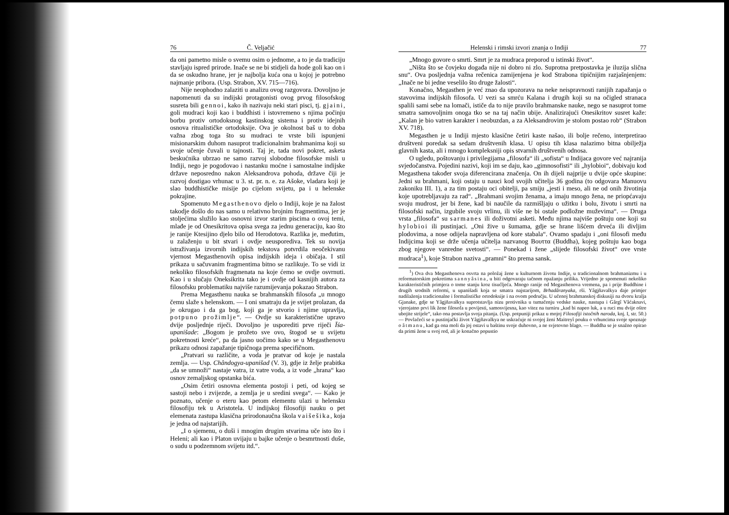76 Č. Veljačić
da oni pametno misle o svemu osim o jednome, a to je da tradiciju stavljaju ispred prirode. Inače se ne bi stidjeli da hode goli kao on i da se oskudno hrane, jer je najbolja kuća ona u kojoj je potrebno najmanje pribora. (Usp. Strabon, XV. 715—716).
Nije neophodno zalaziti u analizu ovog razgovora. Dovoljno je napomenuti da su indijski protagonisti ovog prvog filosofskog susreta bili gennoi, kako ih nazivaju neki stari pisci, tj. gjaini, goli mudraci koji kao i buddhisti i istovremeno s njima počinju borbu protiv ortodoksnog kastinskog sistema i protiv idejnih osnova ritualističke ortodoksije. Ova je okolnost baš u to doba važna zbog toga što su mudraci te vrste bili ispunjeni misionarskim duhom nasuprot tradicionalnim brahmanima koji su svoje učenje čuvali u tajnosti. Taj je, tada novi pokret, asketa beskućnika ubrzao ne samo razvoj slobodne filosofske misli u Indiji, nego je pogodovao i nastanku moćne i samostalne indijske države neposredno nakon Aleksandrova pohoda, države čiji je razvoj dostigao vrhunac u 3. st. pr. n. e. za Ašoke, vladara koji je slao buddhističke misije po cijelom svijetu, pa i u helenske pokrajine.
Spomenuto Megasthenovo djelo o Indiji, koje je na žalost takodje došlo do nas samo u relativno brojnim fragmentima, jer je stoljećima služilo kao osnovni izvor starim piscima o ovoj temi, mlađe je od Onesikritova opisa svega za jednu generaciju, kao što je ranije Ktesijino djelo bilo od Herodotova. Razlika je, međutim, u zalaženju u bit stvari i ovdje neusporediva. Tek su novija istraživanja izvornih indijskih tekstova potvrdila neočekivanu vjernost Megasthenovih opisa indijskih ideja i običaja. I stil prikaza u sačuvanim fragmentima bitno se razlikuje. To se vidi iz nekoliko filosofskih fragmenata na koje ćemo se ovdje osvrnuti. Kao i u slučaju Oneksikrita tako je i ovdje od kasnijih autora za filosofsku problematiku najviše razumijevanja pokazao Strabon.
Prema Megasthenu nauka se brahmanskih filosofa „u mnogo čemu slaže s helenskom. — I oni smatraju da je svijet prolazan, da je okrugao i da ga bog, koji ga je stvorio i njime upravlja, potpuno prožimlje“. — Ovdje su karakteristične upravo dvije posljednje riječi. Dovoljno je usporediti prve riječi Īśa-upanišade: „Bogom je prožeto sve ovo, štogod se u svijetu pokretnosti kreće“, pa da jasno uočimo kako se u Megasthenovu prikazu odnosi zapažanje tipičnoga prema specifičnom.
„Pratvari su različite, a voda je pratvar od koje je nastala zemlja. — Usp. Chândogya-upanišad (V. 3), gdje iz želje prabitka „da se umnoži“ nastaje vatra, iz vatre voda, a iz vode „hrana“ kao osnov zemaljskog opstanka bića.
„Osim četiri osnovna elementa postoji i peti, od kojeg se sastoji nebo i zvijezde, a zemlja je u sredini svega“. — Kako je poznato, učenje o eteru kao petom elementu ulazi u helensku filosofiju tek u Aristotela. U indijskoj filosofiji nauku o pet elemenata zastupa klasična prirodonaučna škola vaišešika, koja je jedna od najstarijih.
„I o sjemenu, o duši i mnogim drugim stvarima uče isto što i Heleni; ali kao i Platon uvijaju u bajke učenje o besmrtnosti duše, o sudu u podzemnom svijetu itd.“.
Helenski i rimski izvori znanja o Indiji 77
„Mnogo govore o smrti. Smrt je za mudraca preporod u istinski život“.
„Ništa što se čovjeku događa nije ni dobro ni zlo. Suprotna pretpostavka je iluzija slična snu“. Ova posljednja važna rečenica zamijenjena je kod Strabona tipičnijim razjašnjenjem: „Inače ne bi jedne veselilo što druge žalosti“.
Konačno, Megasthen je već znao da upozorava na neke neispravnosti ranijih zapažanja o stavovima indijskih filosofa. U vezi sa smrću Kalana i drugih koji su na očigled stranaca spalili sami sebe na lomači, ističe da to nije pravilo brahmanske nauke, nego se nasuprot tome smatra samovoljnim onoga tko se na taj način ubije. Analizirajući Onesikritov susret kaže: „Kalan je bio vatren karakter i neobuzdan, a za Aleksandrovim je stolom postao rob“ (Strabon XV. 718).
Megasthen je u Indiji mjesto klasične četiri kaste našao, ili bolje rečeno, interpretirao društveni poredak sa sedam društvenih klasa. U opisu tih klasa nalazimo bitna obilježja glavnih kasta, ali i mnogo kompleksniji opis stvarnih društvenih odnosa.
O ugledu, poštovanju i privilegijama „filosofa“ ili „sofista“ u Indijaca govore već najranija svjedočanstva. Pojedini nazivi, koji im se daju, kao „gimnosofisti“ ili „hylobioi“, dobivaju kod Megasthena također svoja diferencirana značenja. On ih dijeli najprije u dvije opće skupine: Jedni su brahmani, koji ostaju u nauci kod svojih učitelja 36 godina (to odgovara Manuovu zakoniku III. 1), a za tim postaju oci obitelji, pa smiju „jesti i meso, ali ne od onih životinja koje upotrebljavaju za rad“. „Brahmani svojim ženama, a imaju mnogo žena, ne priopćavaju svoju mudrost, jer bi žene, kad bi naučile da razmišljaju o užitku i bolu, životu i smrti na filosofski način, izgubile svoju vrlinu, ili više ne bi ostale podložne muževima“. — Druga vrsta „filosofa“ su sarmanes ili doživotni asketi. Među njima najviše poštuju one koji su hylobioi ili pustinjaci. „Oni žive u šumama, gdje se hrane lišćem drveća ili divljim plodovima, a nose odijela napravljena od kore stabala“. Ovamo spadaju i „oni filosofi među Indijcima koji se drže učenja učitelja nazvanog Βουττα (Buddha), kojeg poštuju kao boga zbog njegove vanredne svetosti“. — Ponekad i žene „slijede filosofski život“ ove vrste mudraca<sup>1</sup>), koje Strabon naziva „pramni“ što prema sansk.
<sup>1</sup>) Ova dva Megasthenova osvrta na položaj žene u kulturnom životu Indije, u tradicionalnom brahmanizmu i u reformatorskim pokretima sannyâsina, u biti odgovaraju tačnom opažanju prilika. Vrijedno je spomenuti nekoliko karakterističnih primjera o tome stanju kroz tisućljeća. Mnogo ranije od Megasthenova vremena, pa i prije Buddhine i drugih srodnih reformi, u upanišadi koja se smatra najstarijom, Brhadâranyaka, rši. Yâgjñavalkya daje primjer nadilaženja tradicionalne i formalističke ortodoksije i na ovom području. U učenoj brahmanskoj diskusiji na dvoru kralja Gjanake, gdje se Yâgjñavalkya suprotstavlja nizu protivnika u tumačenju vedske nauke, nastupa i Gârgî Vâćaknavi, vjerojatno prvi lik žene filosofa u povijesti, samosvijesna, kao vitez na turniru „kad bi napeo luk, a u ruci mu dvije oštre ubojite strijele“, tako ona postavlja svoja pitanja. (Usp. potpuniji prikaz u mojoj Filosofiji istočnih naroda, knj. I, str. 50.) — Povlačeći se u pustinjački život Yâgjñavalkya ne uskraćuje ni svojoj ženi Maitreyî pouku o vrhuncima svoje spoznaje o âtmanu, kad ga ona moli da joj ostavi u baštinu svoje duhovno, a ne svjetovno blago. — Buddha se je snažno opirao da primi žene u svoj red, ali je konačno popustio